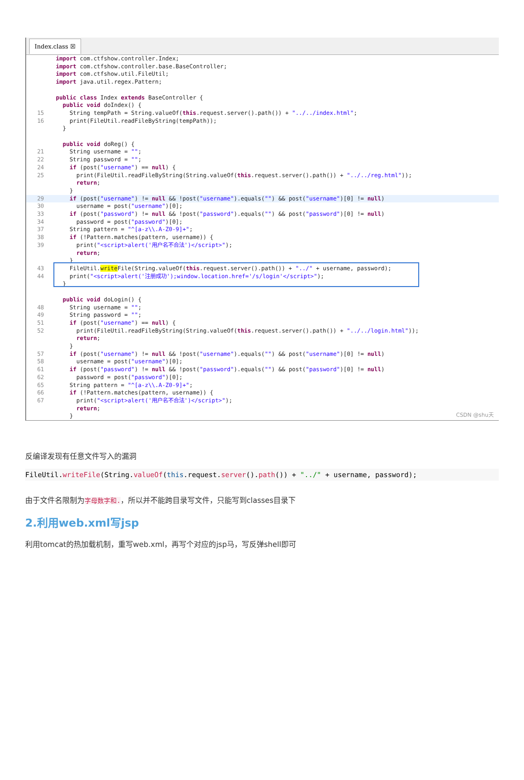Index.class ☒
 import com.ctfshow.controller.Index;
 import com.ctfshow.controller.base.BaseController;
 import com.ctfshow.util.FileUtil;
 import java.util.regex.Pattern;

 public class Index extends BaseController {
  public void doIndex() {
15    String tempPath = String.valueOf(this.request.server().path()) + "../../index.html";
16    print(FileUtil.readFileByString(tempPath));
  }

  public void doReg() {
21    String username = "";
22    String password = "";
24    if (post("username") == null) {
25      print(FileUtil.readFileByString(String.valueOf(this.request.server().path()) + "../../reg.html"));
      return;
    }
29    if (post("username") != null && !post("username").equals("") && post("username")[0] != null) 30      username = post("username")[0];
33    if (post("password") != null && !post("password").equals("") && post("password")[0] != null)
34      password = post("password")[0];
37    String pattern = "^[a-z\\.A-Z0-9]+";
38    if (!Pattern.matches(pattern, username)) {
39      print("<script>alert('用户名不合法')</script>");
      return;
    }
43    FileUtil.write File(String.valueOf(this.request.server().path()) + "../" + username, password);
44    print("<script>alert('注册成功');window.location.href='/s/login'</script>");
  }

  public void doLogin() {
48    String username = "";
49    String password = "";
51    if (post("username") == null) {
52      print(FileUtil.readFileByString(String.valueOf(this.request.server().path()) + "../../login.html"));
      return;
    }
57    if (post("username") != null && !post("username").equals("") && post("username")[0] != null)
58      username = post("username")[0];
61    if (post("password") != null && !post("password").equals("") && post("password")[0] != null)
62      password = post("password")[0];
65    String pattern = "^[a-z\\.A-Z0-9]+";
66    if (!Pattern.matches(pattern, username)) {
67      print("<script>alert('用户名不合法')</script>");
      return;
    }
CSDN @shu天
反编译发现有任意文件写入的漏洞
FileUtil.writeFile(String.valueOf(this.request.server().path()) + "../" + username, password);
由于文件名限制为字母数字和.，所以并不能跨目录写文件，只能写到classes目录下
2.利用web.xml写jsp
利用tomcat的热加载机制，重写web.xml，再写个对应的jsp马，写反弹shell即可